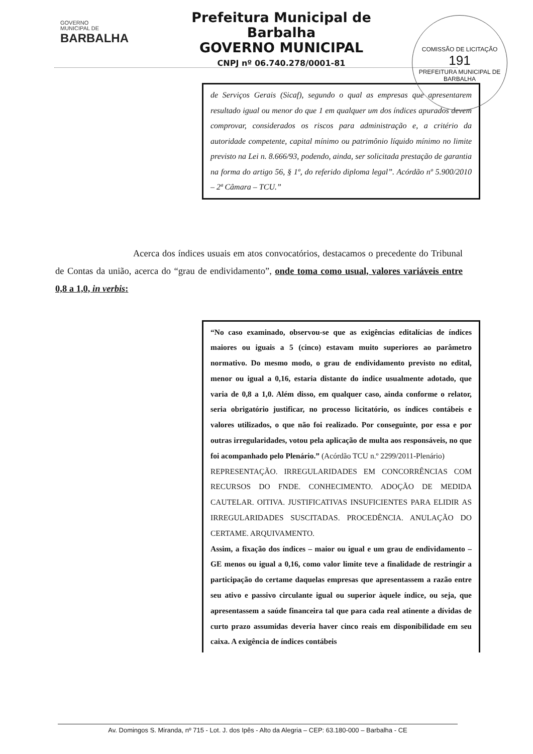GOVERNO
MUNICIPAL DE
BARBALHA
Prefeitura Municipal de Barbalha
GOVERNO MUNICIPAL
CNPJ nº 06.740.278/0001-81
COMISSÃO DE LICITAÇÃO
191
PREFEITURA MUNICIPAL DE BARBALHA
de Serviços Gerais (Sicaf), segundo o qual as empresas que apresentarem resultado igual ou menor do que 1 em qualquer um dos índices apurados devem comprovar, considerados os riscos para administração e, a critério da autoridade competente, capital mínimo ou patrimônio líquido mínimo no limite previsto na Lei n. 8.666/93, podendo, ainda, ser solicitada prestação de garantia na forma do artigo 56, § 1º, do referido diploma legal”. Acórdão nº 5.900/2010 – 2ª Câmara – TCU.”
Acerca dos índices usuais em atos convocatórios, destacamos o precedente do Tribunal de Contas da união, acerca do “grau de endividamento”, onde toma como usual, valores variáveis entre 0,8 a 1,0, in verbis:
“No caso examinado, observou-se que as exigências editalícias de índices maiores ou iguais a 5 (cinco) estavam muito superiores ao parâmetro normativo. Do mesmo modo, o grau de endividamento previsto no edital, menor ou igual a 0,16, estaria distante do índice usualmente adotado, que varia de 0,8 a 1,0. Além disso, em qualquer caso, ainda conforme o relator, seria obrigatório justificar, no processo licitatório, os índices contábeis e valores utilizados, o que não foi realizado. Por conseguinte, por essa e por outras irregularidades, votou pela aplicação de multa aos responsáveis, no que foi acompanhado pelo Plenário.” (Acórdão TCU n.º 2299/2011-Plenário)
REPRESENTAÇÃO. IRREGULARIDADES EM CONCORRÊNCIAS COM RECURSOS DO FNDE. CONHECIMENTO. ADOÇÃO DE MEDIDA CAUTELAR. OITIVA. JUSTIFICATIVAS INSUFICIENTES PARA ELIDIR AS IRREGULARIDADES SUSCITADAS. PROCEDÊNCIA. ANULAÇÃO DO CERTAME. ARQUIVAMENTO.
Assim, a fixação dos índices – maior ou igual e um grau de endividamento – GE menos ou igual a 0,16, como valor limite teve a finalidade de restringir a participação do certame daquelas empresas que apresentassem a razão entre seu ativo e passivo circulante igual ou superior àquele índice, ou seja, que apresentassem a saúde financeira tal que para cada real atinente a dívidas de curto prazo assumidas deveria haver cinco reais em disponibilidade em seu caixa. A exigência de índices contábeis
Av. Domingos S. Miranda, nº 715 - Lot. J. dos Ipês - Alto da Alegria – CEP: 63.180-000 – Barbalha - CE